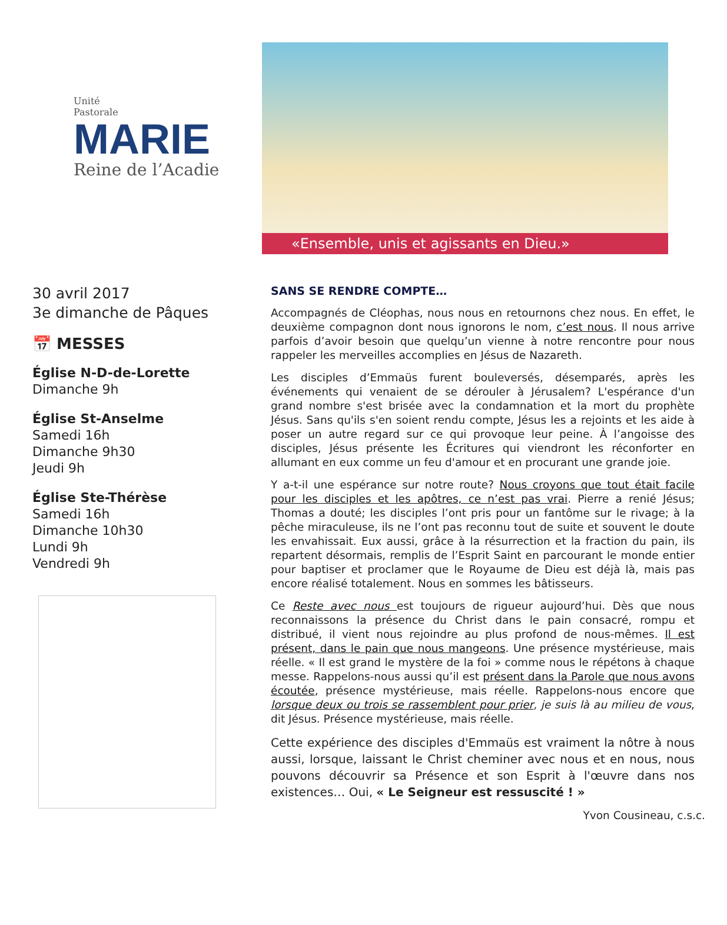Unité
Pastorale
MARIE
Reine de l’Acadie
«Ensemble, unis et agissants en Dieu.»
30 avril 2017
3e dimanche de Pâques
📅 MESSES
Église N-D-de-Lorette
Dimanche 9h
Église St-Anselme
Samedi 16h
Dimanche 9h30
Jeudi 9h
Église Ste-Thérèse
Samedi 16h
Dimanche 10h30
Lundi 9h
Vendredi 9h
SANS SE RENDRE COMPTE…
Accompagnés de Cléophas, nous nous en retournons chez nous. En effet, le deuxième compagnon dont nous ignorons le nom, c’est nous. Il nous arrive parfois d’avoir besoin que quelqu’un vienne à notre rencontre pour nous rappeler les merveilles accomplies en Jésus de Nazareth.
Les disciples d’Emmaüs furent bouleversés, désemparés, après les événements qui venaient de se dérouler à Jérusalem? L'espérance d'un grand nombre s'est brisée avec la condamnation et la mort du prophète Jésus. Sans qu'ils s'en soient rendu compte, Jésus les a rejoints et les aide à poser un autre regard sur ce qui provoque leur peine. À l’angoisse des disciples, Jésus présente les Écritures qui viendront les réconforter en allumant en eux comme un feu d'amour et en procurant une grande joie.
Y a-t-il une espérance sur notre route? Nous croyons que tout était facile pour les disciples et les apôtres, ce n’est pas vrai. Pierre a renié Jésus; Thomas a douté; les disciples l’ont pris pour un fantôme sur le rivage; à la pêche miraculeuse, ils ne l’ont pas reconnu tout de suite et souvent le doute les envahissait. Eux aussi, grâce à la résurrection et la fraction du pain, ils repartent désormais, remplis de l’Esprit Saint en parcourant le monde entier pour baptiser et proclamer que le Royaume de Dieu est déjà là, mais pas encore réalisé totalement. Nous en sommes les bâtisseurs.
Ce Reste avec nous est toujours de rigueur aujourd’hui. Dès que nous reconnaissons la présence du Christ dans le pain consacré, rompu et distribué, il vient nous rejoindre au plus profond de nous-mêmes. Il est présent, dans le pain que nous mangeons. Une présence mystérieuse, mais réelle. « Il est grand le mystère de la foi » comme nous le répétons à chaque messe. Rappelons-nous aussi qu’il est présent dans la Parole que nous avons écoutée, présence mystérieuse, mais réelle. Rappelons-nous encore que lorsque deux ou trois se rassemblent pour prier, je suis là au milieu de vous, dit Jésus. Présence mystérieuse, mais réelle.
Cette expérience des disciples d'Emmaüs est vraiment la nôtre à nous aussi, lorsque, laissant le Christ cheminer avec nous et en nous, nous pouvons découvrir sa Présence et son Esprit à l'œuvre dans nos existences… Oui, « Le Seigneur est ressuscité ! »
Yvon Cousineau, c.s.c.